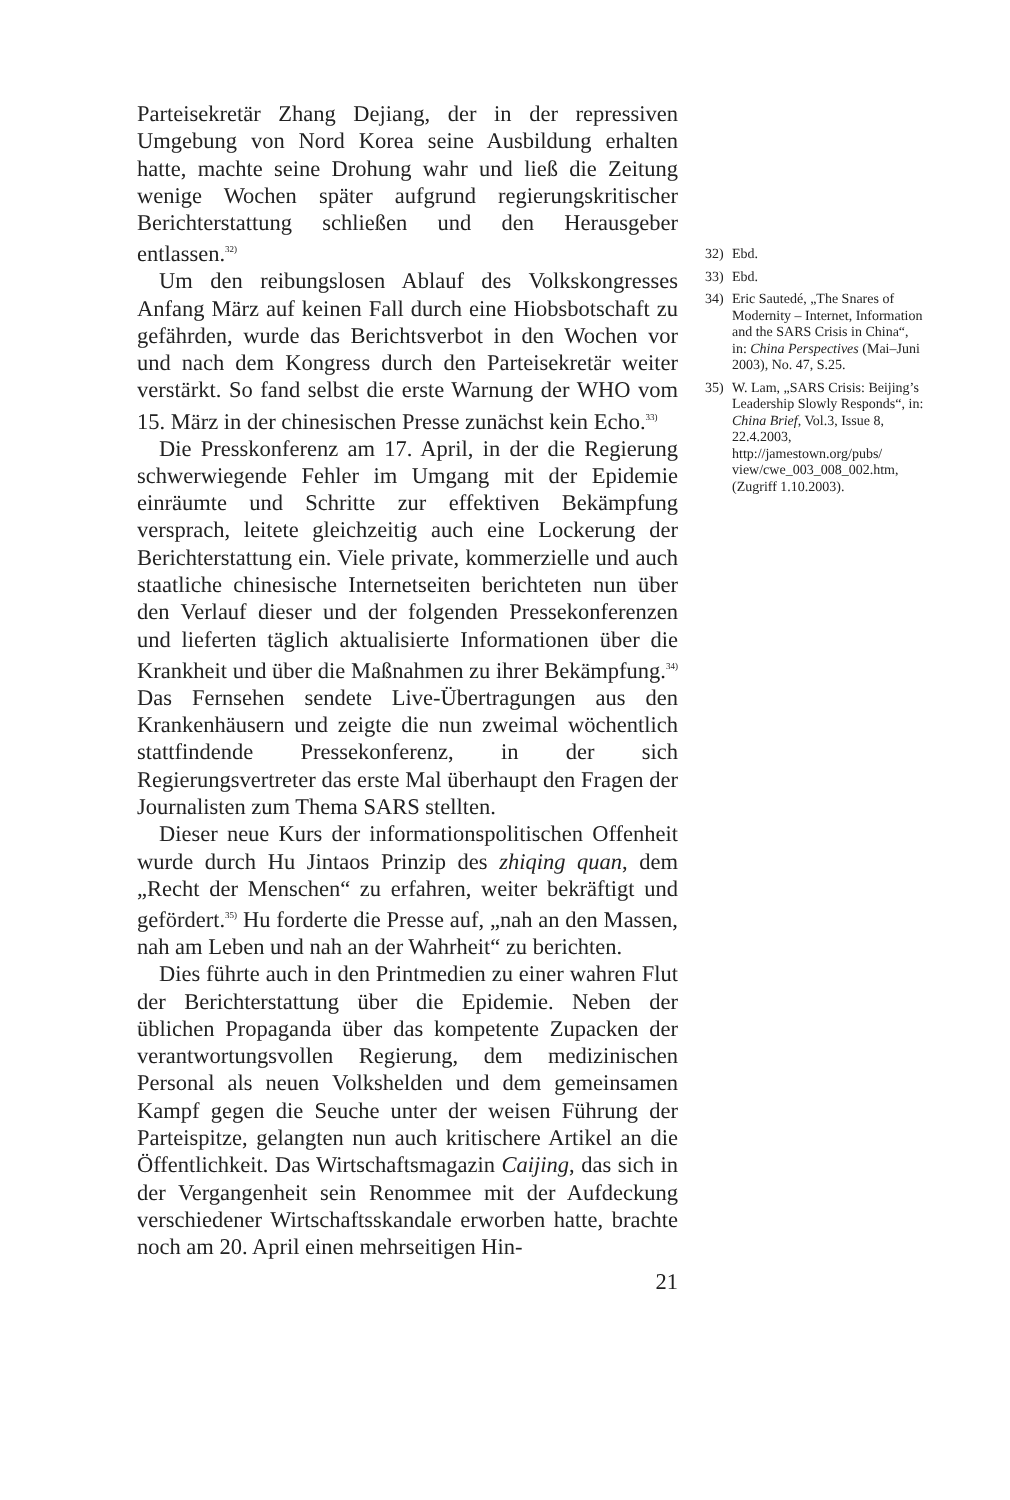Parteisekretär Zhang Dejiang, der in der repressiven Umgebung von Nord Korea seine Ausbildung erhalten hatte, machte seine Drohung wahr und ließ die Zeitung wenige Wochen später aufgrund regierungskritischer Berichterstattung schließen und den Herausgeber entlassen.<sup>32)</sup>
Um den reibungslosen Ablauf des Volkskongresses Anfang März auf keinen Fall durch eine Hiobsbotschaft zu gefährden, wurde das Berichtsverbot in den Wochen vor und nach dem Kongress durch den Parteisekretär weiter verstärkt. So fand selbst die erste Warnung der WHO vom 15. März in der chinesischen Presse zunächst kein Echo.<sup>33)</sup>
Die Presskonferenz am 17. April, in der die Regierung schwerwiegende Fehler im Umgang mit der Epidemie einräumte und Schritte zur effektiven Bekämpfung versprach, leitete gleichzeitig auch eine Lockerung der Berichterstattung ein. Viele private, kommerzielle und auch staatliche chinesische Internetseiten berichteten nun über den Verlauf dieser und der folgenden Pressekonferenzen und lieferten täglich aktualisierte Informationen über die Krankheit und über die Maßnahmen zu ihrer Bekämpfung.<sup>34)</sup> Das Fernsehen sendete Live-Übertragungen aus den Krankenhäusern und zeigte die nun zweimal wöchentlich stattfindende Pressekonferenz, in der sich Regierungsvertreter das erste Mal überhaupt den Fragen der Journalisten zum Thema SARS stellten.
Dieser neue Kurs der informationspolitischen Offenheit wurde durch Hu Jintaos Prinzip des zhiqing quan, dem „Recht der Menschen“ zu erfahren, weiter bekräftigt und gefördert.<sup>35)</sup> Hu forderte die Presse auf, „nah an den Massen, nah am Leben und nah an der Wahrheit“ zu berichten.
Dies führte auch in den Printmedien zu einer wahren Flut der Berichterstattung über die Epidemie. Neben der üblichen Propaganda über das kompetente Zupacken der verantwortungsvollen Regierung, dem medizinischen Personal als neuen Volkshelden und dem gemeinsamen Kampf gegen die Seuche unter der weisen Führung der Parteispitze, gelangten nun auch kritischere Artikel an die Öffentlichkeit. Das Wirtschaftsmagazin Caijing, das sich in der Vergangenheit sein Renommee mit der Aufdeckung verschiedener Wirtschaftsskandale erworben hatte, brachte noch am 20. April einen mehrseitigen Hin-
21
32) Ebd.
33) Ebd.
34) Eric Sautedé, „The Snares of Modernity – Internet, Information and the SARS Crisis in China“, in: China Perspectives (Mai–Juni 2003), No. 47, S.25.
35) W. Lam, „SARS Crisis: Beijing’s Leadership Slowly Responds“, in: China Brief, Vol.3, Issue 8, 22.4.2003, http://jamestown.org/pubs/ view/cwe_003_008_002.htm, (Zugriff 1.10.2003).